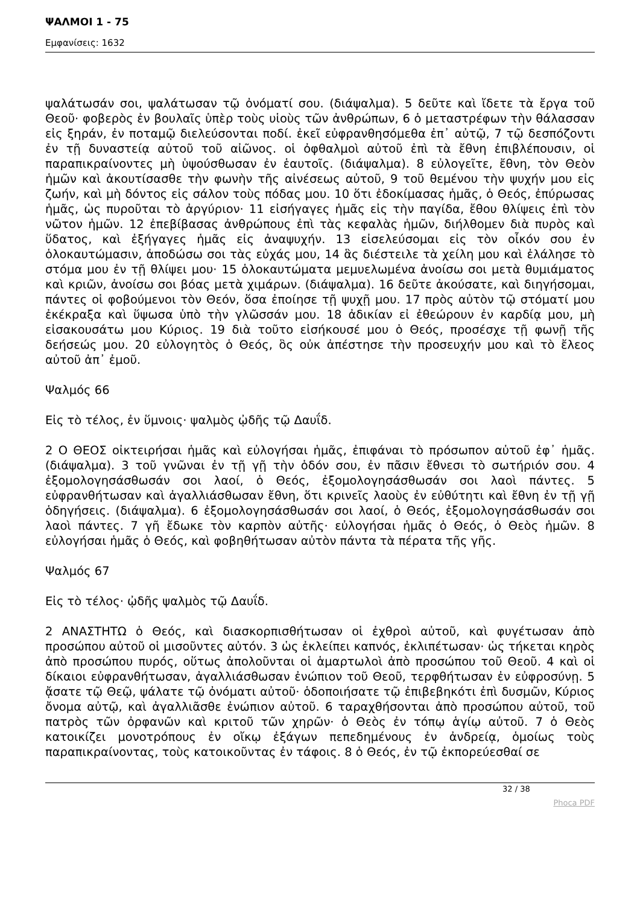ΨΑΛΜΟΙ 1 - 75
Εμφανίσεις: 1632
ψαλάτωσάν σοι, ψαλάτωσαν τῷ ὀνόματί σου. (διάψαλμα). 5 δεῦτε καὶ ἴδετε τὰ ἔργα τοῦ Θεοῦ· φοβερὸς ἐν βουλαῖς ὑπὲρ τοὺς υἱοὺς τῶν ἀνθρώπων, 6 ὁ μεταστρέφων τὴν θάλασσαν εἰς ξηράν, ἐν ποταμῷ διελεύσονται ποδί. ἐκεῖ εὐφρανθησόμεθα ἐπ᾿ αὐτῷ, 7 τῷ δεσπόζοντι ἐν τῇ δυναστείᾳ αὐτοῦ τοῦ αἰῶνος. οἱ ὀφθαλμοὶ αὐτοῦ ἐπὶ τὰ ἔθνη ἐπιβλέπουσιν, οἱ παραπικραίνοντες μὴ ὑψούσθωσαν ἐν ἑαυτοῖς. (διάψαλμα). 8 εὐλογεῖτε, ἔθνη, τὸν Θεὸν ἡμῶν καὶ ἀκουτίσασθε τὴν φωνὴν τῆς αἰνέσεως αὐτοῦ, 9 τοῦ θεμένου τὴν ψυχήν μου εἰς ζωήν, καὶ μὴ δόντος εἰς σάλον τοὺς πόδας μου. 10 ὅτι ἐδοκίμασας ἡμᾶς, ὁ Θεός, ἐπύρωσας ἡμᾶς, ὡς πυροῦται τὸ ἀργύριον· 11 εἰσήγαγες ἡμᾶς εἰς τὴν παγίδα, ἔθου θλίψεις ἐπὶ τὸν νῶτον ἡμῶν. 12 ἐπεβίβασας ἀνθρώπους ἐπὶ τὰς κεφαλὰς ἡμῶν, διήλθομεν διὰ πυρὸς καὶ ὕδατος, καὶ ἐξήγαγες ἡμᾶς εἰς ἀναψυχήν. 13 εἰσελεύσομαι εἰς τὸν οἶκόν σου ἐν ὁλοκαυτώμασιν, ἀποδώσω σοι τὰς εὐχάς μου, 14 ἃς διέστειλε τὰ χείλη μου καὶ ἐλάλησε τὸ στόμα μου ἐν τῇ θλίψει μου· 15 ὁλοκαυτώματα μεμυελωμένα ἀνοίσω σοι μετὰ θυμιάματος καὶ κριῶν, ἀνοίσω σοι βόας μετὰ χιμάρων. (διάψαλμα). 16 δεῦτε ἀκούσατε, καὶ διηγήσομαι, πάντες οἱ φοβούμενοι τὸν Θεόν, ὅσα ἐποίησε τῇ ψυχῇ μου. 17 πρὸς αὐτὸν τῷ στόματί μου ἐκέκραξα καὶ ὕψωσα ὑπὸ τὴν γλῶσσάν μου. 18 ἀδικίαν εἰ ἐθεώρουν ἐν καρδίᾳ μου, μὴ εἰσακουσάτω μου Κύριος. 19 διὰ τοῦτο εἰσήκουσέ μου ὁ Θεός, προσέσχε τῇ φωνῇ τῆς δεήσεώς μου. 20 εὐλογητὸς ὁ Θεός, ὃς οὐκ ἀπέστησε τὴν προσευχήν μου καὶ τὸ ἔλεος αὐτοῦ ἀπ᾿ ἐμοῦ.
Ψαλμός 66
Εἰς τὸ τέλος, ἐν ὕμνοις· ψαλμὸς ᾠδῆς τῷ Δαυΐδ.
2 Ο ΘΕΟΣ οἰκτειρήσαι ἡμᾶς καὶ εὐλογήσαι ἡμᾶς, ἐπιφάναι τὸ πρόσωπον αὐτοῦ ἐφ᾿ ἡμᾶς. (διάψαλμα). 3 τοῦ γνῶναι ἐν τῇ γῇ τὴν ὁδόν σου, ἐν πᾶσιν ἔθνεσι τὸ σωτήριόν σου. 4 ἐξομολογησάσθωσάν σοι λαοί, ὁ Θεός, ἐξομολογησάσθωσάν σοι λαοὶ πάντες. 5 εὐφρανθήτωσαν καὶ ἀγαλλιάσθωσαν ἔθνη, ὅτι κρινεῖς λαοὺς ἐν εὐθύτητι καὶ ἔθνη ἐν τῇ γῇ ὁδηγήσεις. (διάψαλμα). 6 ἐξομολογησάσθωσάν σοι λαοί, ὁ Θεός, ἐξομολογησάσθωσάν σοι λαοὶ πάντες. 7 γῆ ἔδωκε τὸν καρπὸν αὐτῆς· εὐλογήσαι ἡμᾶς ὁ Θεός, ὁ Θεὸς ἡμῶν. 8 εὐλογήσαι ἡμᾶς ὁ Θεός, καὶ φοβηθήτωσαν αὐτὸν πάντα τὰ πέρατα τῆς γῆς.
Ψαλμός 67
Εἰς τὸ τέλος· ᾠδῆς ψαλμὸς τῷ Δαυΐδ.
2 ΑΝΑΣΤΗΤΩ ὁ Θεός, καὶ διασκορπισθήτωσαν οἱ ἐχθροὶ αὐτοῦ, καὶ φυγέτωσαν ἀπὸ προσώπου αὐτοῦ οἱ μισοῦντες αὐτόν. 3 ὡς ἐκλείπει καπνός, ἐκλιπέτωσαν· ὡς τήκεται κηρὸς ἀπὸ προσώπου πυρός, οὕτως ἀπολοῦνται οἱ ἁμαρτωλοὶ ἀπὸ προσώπου τοῦ Θεοῦ. 4 καὶ οἱ δίκαιοι εὐφρανθήτωσαν, ἀγαλλιάσθωσαν ἐνώπιον τοῦ Θεοῦ, τερφθήτωσαν ἐν εὐφροσύνῃ. 5 ᾄσατε τῷ Θεῷ, ψάλατε τῷ ὀνόματι αὐτοῦ· ὁδοποιήσατε τῷ ἐπιβεβηκότι ἐπὶ δυσμῶν, Κύριος ὄνομα αὐτῷ, καὶ ἀγαλλιᾶσθε ἐνώπιον αὐτοῦ. 6 ταραχθήσονται ἀπὸ προσώπου αὐτοῦ, τοῦ πατρὸς τῶν ὀρφανῶν καὶ κριτοῦ τῶν χηρῶν· ὁ Θεὸς ἐν τόπῳ ἁγίῳ αὐτοῦ. 7 ὁ Θεὸς κατοικίζει μονοτρόπους ἐν οἴκῳ ἐξάγων πεπεδημένους ἐν ἀνδρείᾳ, ὁμοίως τοὺς παραπικραίνοντας, τοὺς κατοικοῦντας ἐν τάφοις. 8 ὁ Θεός, ἐν τῷ ἐκπορεύεσθαί σε
32 / 38
Phoca PDF